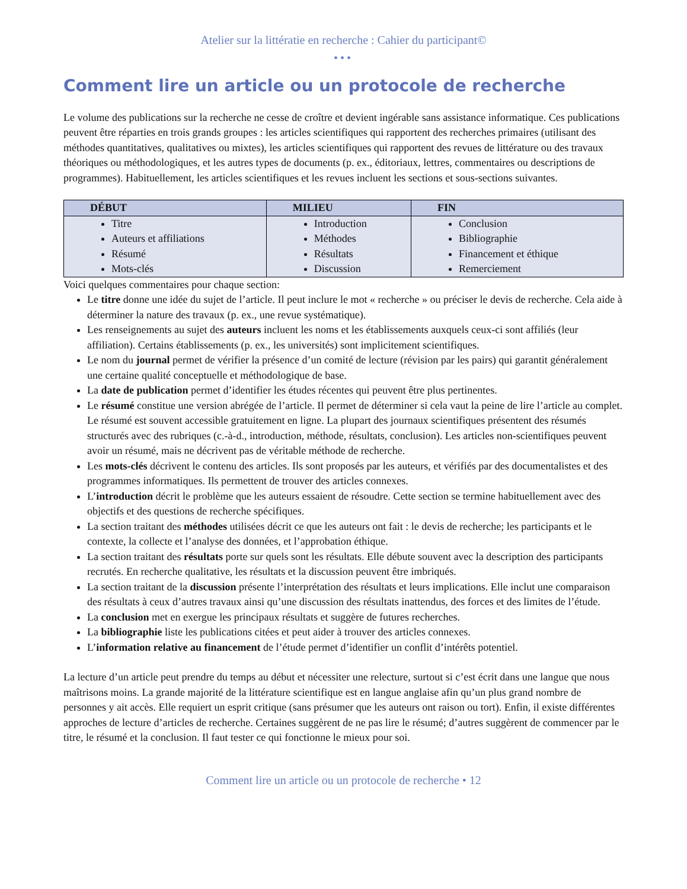Atelier sur la littératie en recherche : Cahier du participant©
•••
Comment lire un article ou un protocole de recherche
Le volume des publications sur la recherche ne cesse de croître et devient ingérable sans assistance informatique. Ces publications peuvent être réparties en trois grands groupes : les articles scientifiques qui rapportent des recherches primaires (utilisant des méthodes quantitatives, qualitatives ou mixtes), les articles scientifiques qui rapportent des revues de littérature ou des travaux théoriques ou méthodologiques, et les autres types de documents (p. ex., éditoriaux, lettres, commentaires ou descriptions de programmes). Habituellement, les articles scientifiques et les revues incluent les sections et sous-sections suivantes.
| DÉBUT | MILIEU | FIN |
| --- | --- | --- |
| Titre Auteurs et affiliations Résumé Mots-clés | Introduction Méthodes Résultats Discussion | Conclusion Bibliographie Financement et éthique Remerciement |
Voici quelques commentaires pour chaque section:
Le titre donne une idée du sujet de l’article. Il peut inclure le mot « recherche » ou préciser le devis de recherche. Cela aide à déterminer la nature des travaux (p. ex., une revue systématique).
Les renseignements au sujet des auteurs incluent les noms et les établissements auxquels ceux-ci sont affiliés (leur affiliation). Certains établissements (p. ex., les universités) sont implicitement scientifiques.
Le nom du journal permet de vérifier la présence d’un comité de lecture (révision par les pairs) qui garantit généralement une certaine qualité conceptuelle et méthodologique de base.
La date de publication permet d’identifier les études récentes qui peuvent être plus pertinentes.
Le résumé constitue une version abrégée de l’article. Il permet de déterminer si cela vaut la peine de lire l’article au complet. Le résumé est souvent accessible gratuitement en ligne. La plupart des journaux scientifiques présentent des résumés structurés avec des rubriques (c.-à-d., introduction, méthode, résultats, conclusion). Les articles non-scientifiques peuvent avoir un résumé, mais ne décrivent pas de véritable méthode de recherche.
Les mots-clés décrivent le contenu des articles. Ils sont proposés par les auteurs, et vérifiés par des documentalistes et des programmes informatiques. Ils permettent de trouver des articles connexes.
L’introduction décrit le problème que les auteurs essaient de résoudre. Cette section se termine habituellement avec des objectifs et des questions de recherche spécifiques.
La section traitant des méthodes utilisées décrit ce que les auteurs ont fait : le devis de recherche; les participants et le contexte, la collecte et l’analyse des données, et l’approbation éthique.
La section traitant des résultats porte sur quels sont les résultats. Elle débute souvent avec la description des participants recrutés. En recherche qualitative, les résultats et la discussion peuvent être imbriqués.
La section traitant de la discussion présente l’interprétation des résultats et leurs implications. Elle inclut une comparaison des résultats à ceux d’autres travaux ainsi qu’une discussion des résultats inattendus, des forces et des limites de l’étude.
La conclusion met en exergue les principaux résultats et suggère de futures recherches.
La bibliographie liste les publications citées et peut aider à trouver des articles connexes.
L’information relative au financement de l’étude permet d’identifier un conflit d’intérêts potentiel.
La lecture d’un article peut prendre du temps au début et nécessiter une relecture, surtout si c’est écrit dans une langue que nous maîtrisons moins. La grande majorité de la littérature scientifique est en langue anglaise afin qu’un plus grand nombre de personnes y ait accès. Elle requiert un esprit critique (sans présumer que les auteurs ont raison ou tort). Enfin, il existe différentes approches de lecture d’articles de recherche. Certaines suggèrent de ne pas lire le résumé; d’autres suggèrent de commencer par le titre, le résumé et la conclusion. Il faut tester ce qui fonctionne le mieux pour soi.
Comment lire un article ou un protocole de recherche • 12